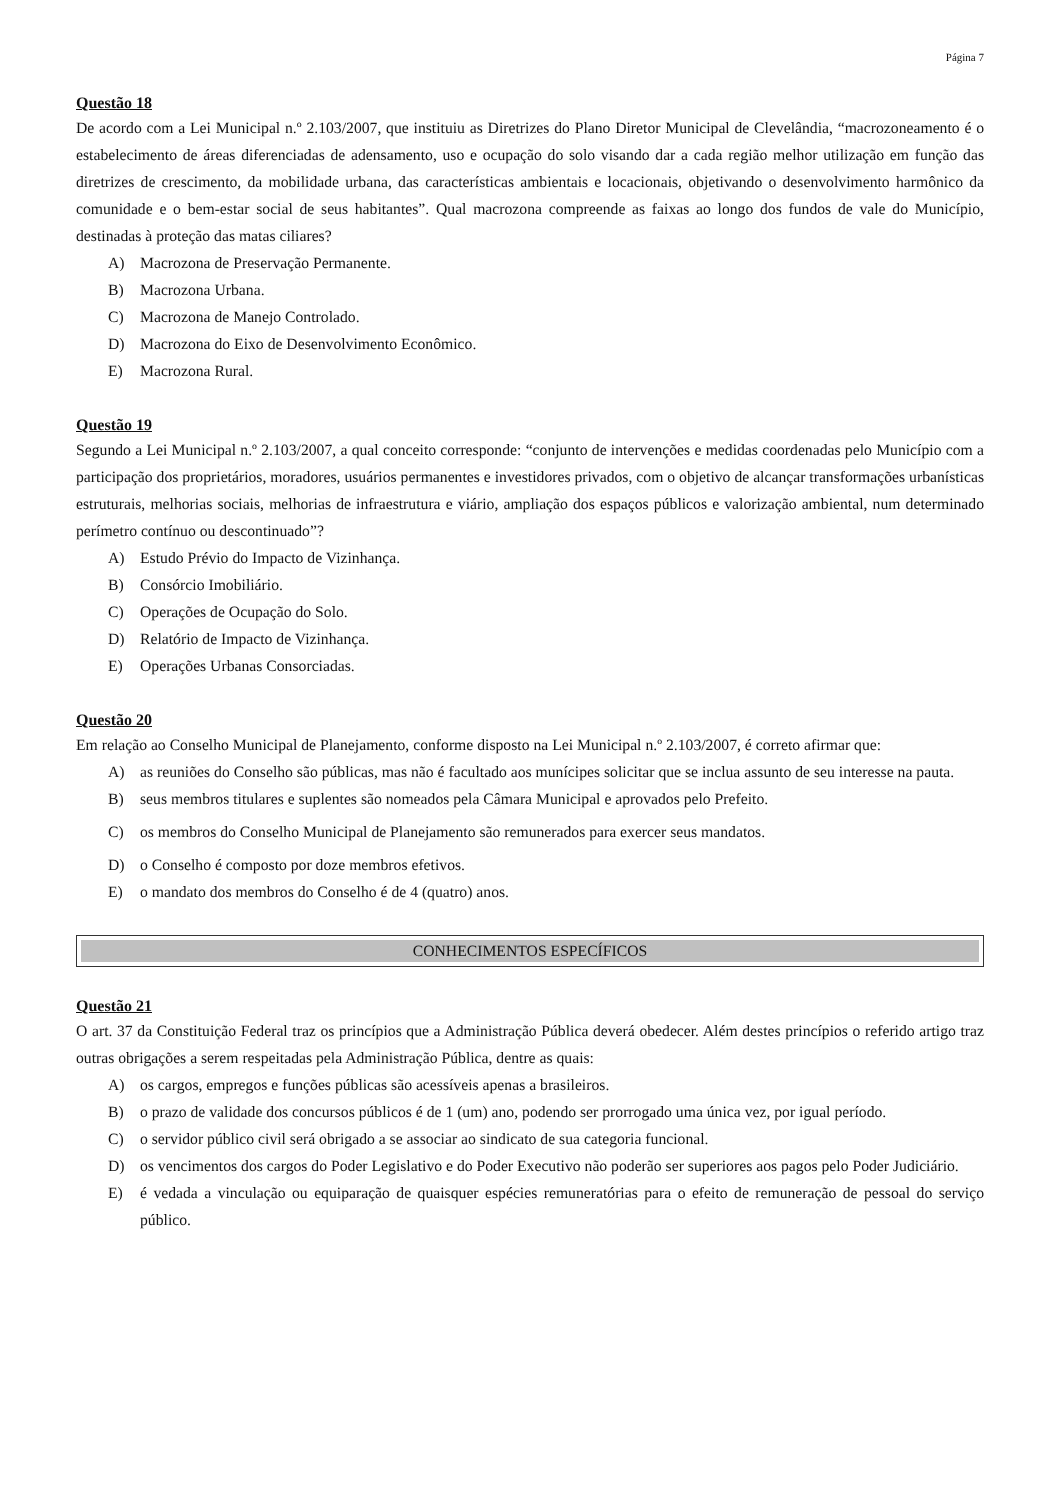Página 7
Questão 18
De acordo com a Lei Municipal n.º 2.103/2007, que instituiu as Diretrizes do Plano Diretor Municipal de Clevelândia, “macrozoneamento é o estabelecimento de áreas diferenciadas de adensamento, uso e ocupação do solo visando dar a cada região melhor utilização em função das diretrizes de crescimento, da mobilidade urbana, das características ambientais e locacionais, objetivando o desenvolvimento harmônico da comunidade e o bem-estar social de seus habitantes”. Qual macrozona compreende as faixas ao longo dos fundos de vale do Município, destinadas à proteção das matas ciliares?
A) Macrozona de Preservação Permanente.
B) Macrozona Urbana.
C) Macrozona de Manejo Controlado.
D) Macrozona do Eixo de Desenvolvimento Econômico.
E) Macrozona Rural.
Questão 19
Segundo a Lei Municipal n.º 2.103/2007, a qual conceito corresponde: “conjunto de intervenções e medidas coordenadas pelo Município com a participação dos proprietários, moradores, usuários permanentes e investidores privados, com o objetivo de alcançar transformações urbanísticas estruturais, melhorias sociais, melhorias de infraestrutura e viário, ampliação dos espaços públicos e valorização ambiental, num determinado perímetro contínuo ou descontinuado”?
A) Estudo Prévio do Impacto de Vizinhança.
B) Consórcio Imobiliário.
C) Operações de Ocupação do Solo.
D) Relatório de Impacto de Vizinhança.
E) Operações Urbanas Consorciadas.
Questão 20
Em relação ao Conselho Municipal de Planejamento, conforme disposto na Lei Municipal n.º 2.103/2007, é correto afirmar que:
A) as reuniões do Conselho são públicas, mas não é facultado aos munícipes solicitar que se inclua assunto de seu interesse na pauta.
B) seus membros titulares e suplentes são nomeados pela Câmara Municipal e aprovados pelo Prefeito.
C) os membros do Conselho Municipal de Planejamento são remunerados para exercer seus mandatos.
D) o Conselho é composto por doze membros efetivos.
E) o mandato dos membros do Conselho é de 4 (quatro) anos.
CONHECIMENTOS ESPECÍFICOS
Questão 21
O art. 37 da Constituição Federal traz os princípios que a Administração Pública deverá obedecer. Além destes princípios o referido artigo traz outras obrigações a serem respeitadas pela Administração Pública, dentre as quais:
A) os cargos, empregos e funções públicas são acessíveis apenas a brasileiros.
B) o prazo de validade dos concursos públicos é de 1 (um) ano, podendo ser prorrogado uma única vez, por igual período.
C) o servidor público civil será obrigado a se associar ao sindicato de sua categoria funcional.
D) os vencimentos dos cargos do Poder Legislativo e do Poder Executivo não poderão ser superiores aos pagos pelo Poder Judiciário.
E) é vedada a vinculação ou equiparação de quaisquer espécies remuneratórias para o efeito de remuneração de pessoal do serviço público.